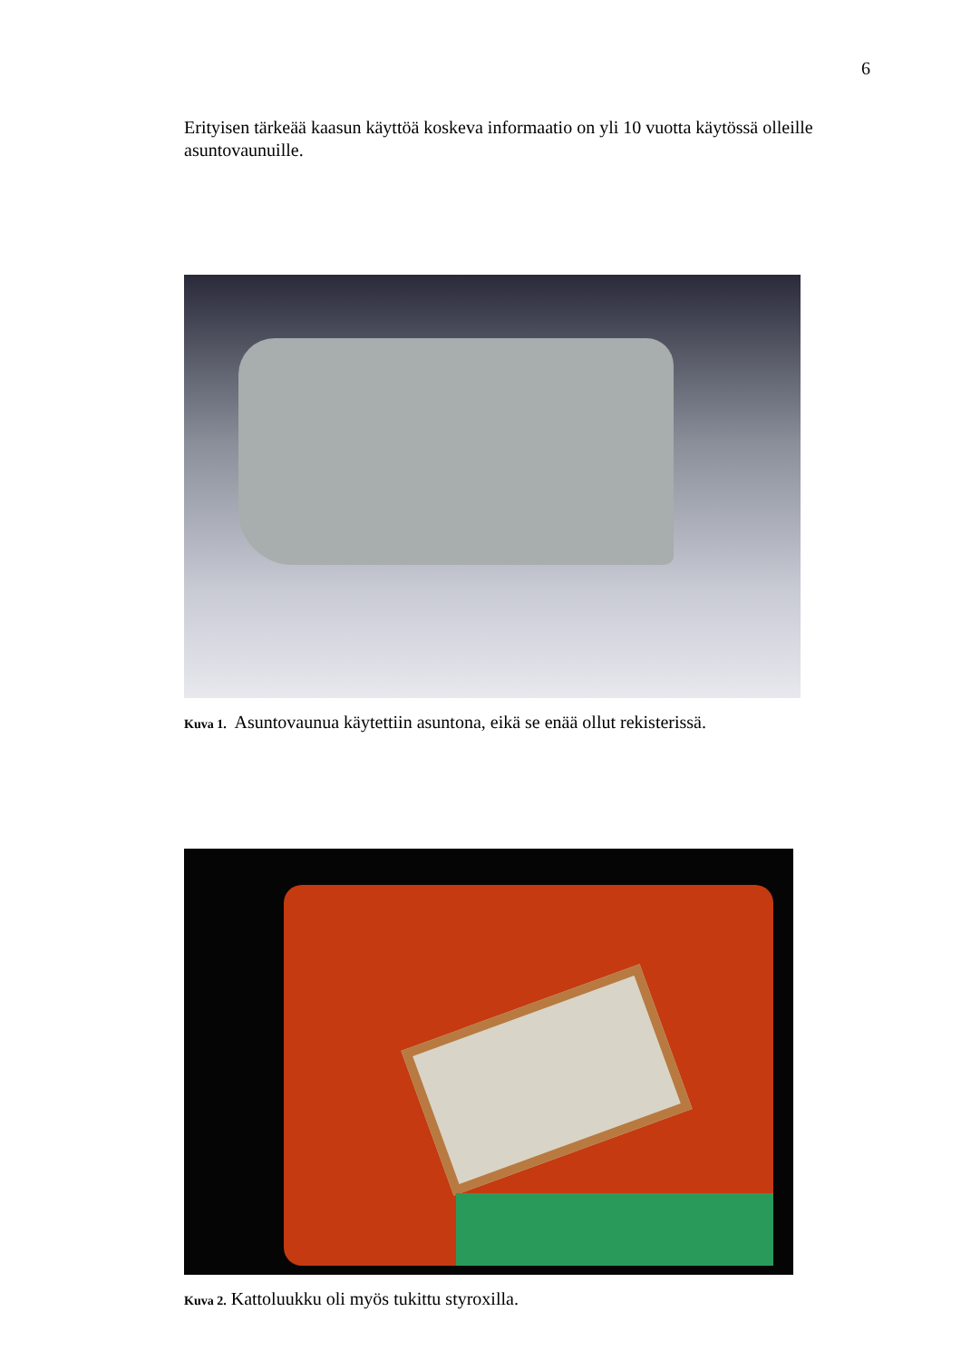6
Erityisen tärkeää kaasun käyttöä koskeva informaatio on yli 10 vuotta käytössä olleille asuntovaunuille.
Kuva 1. Asuntovaunua käytettiin asuntona, eikä se enää ollut rekisterissä.
Kuva 2. Kattoluukku oli myös tukittu styroxilla.